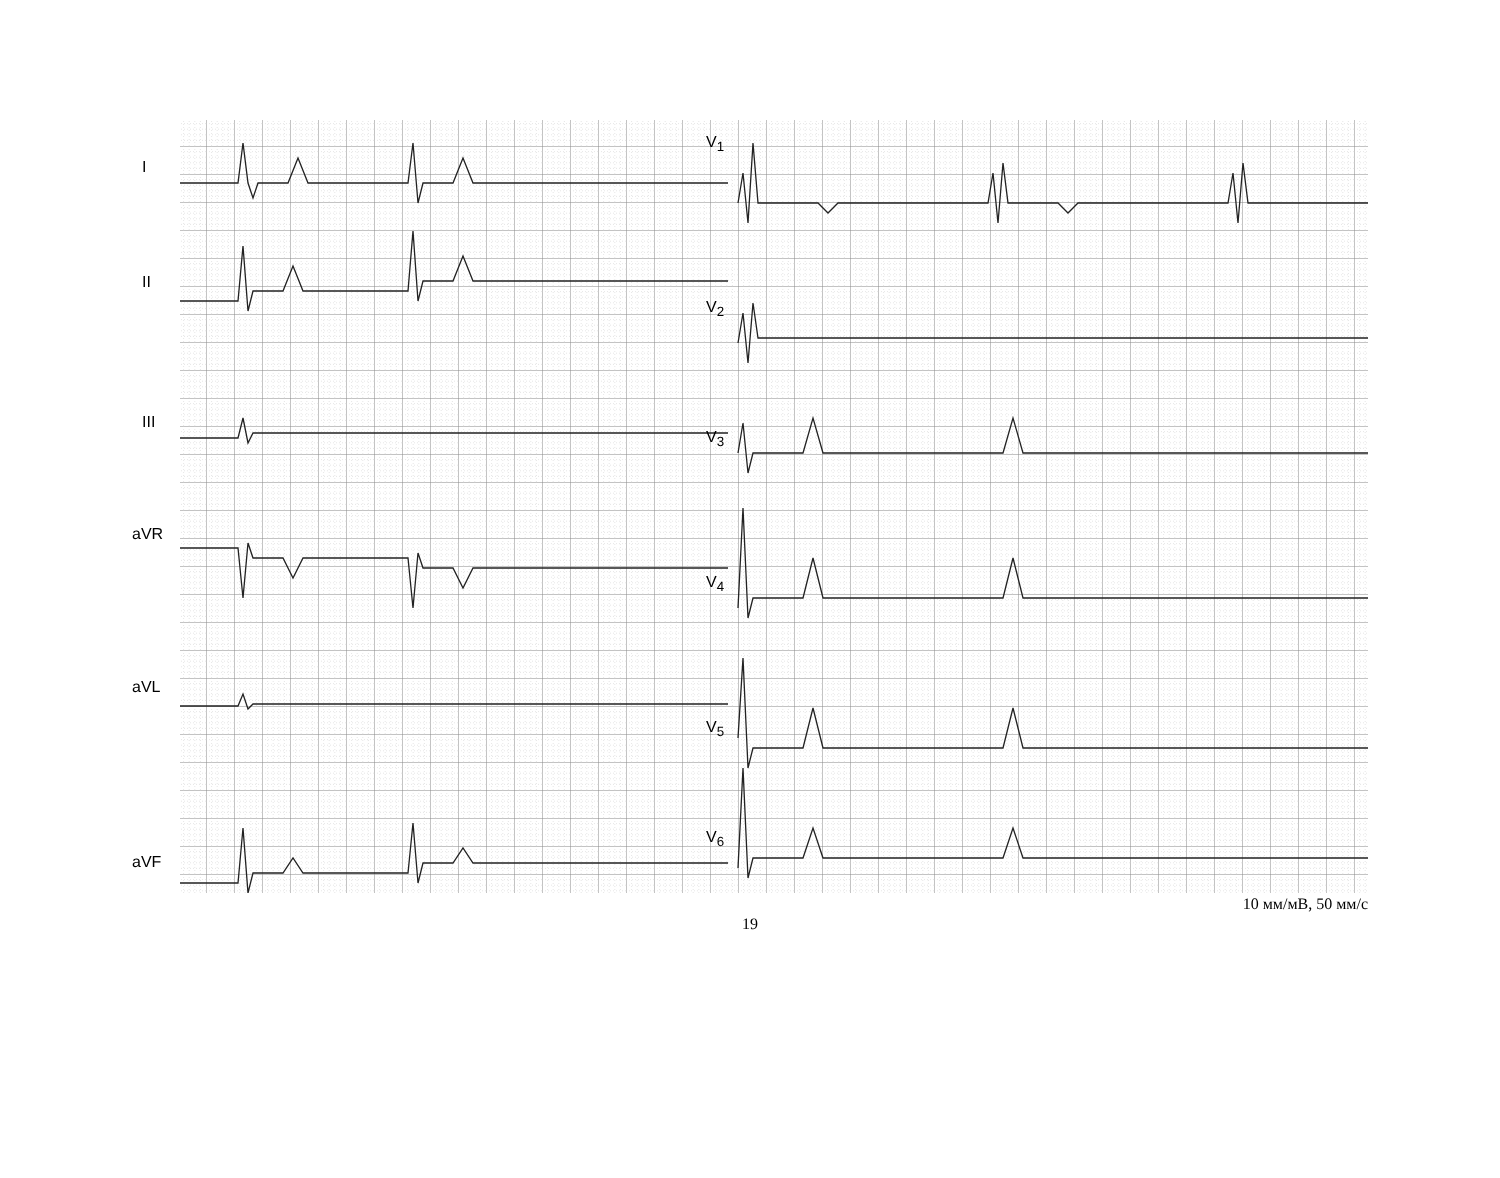I
II
III
aVR
aVL
aVF
V<sub>1</sub>
V<sub>2</sub>
V<sub>3</sub>
V<sub>4</sub>
V<sub>5</sub>
V<sub>6</sub>
10 мм/мВ, 50 мм/с
19